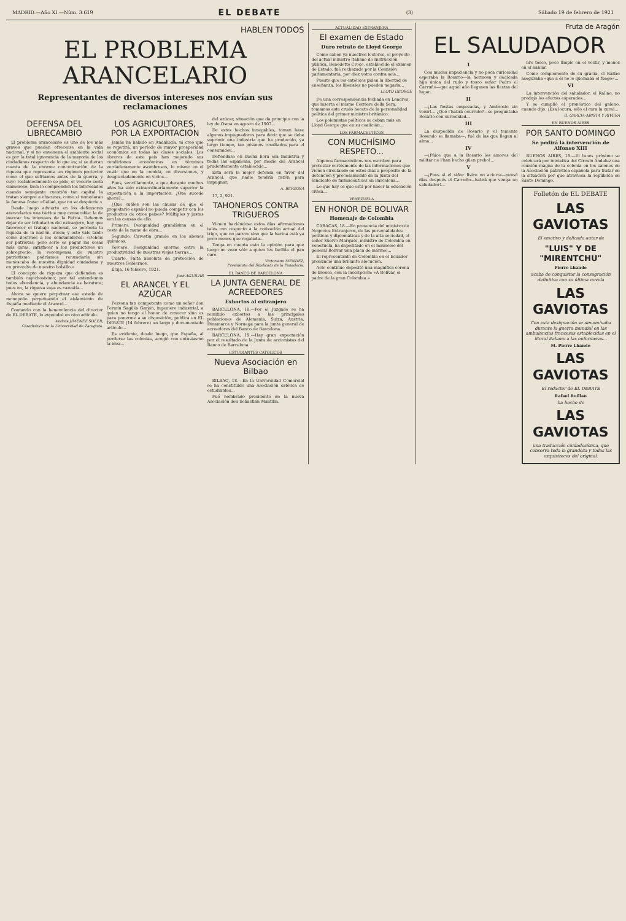MADRID.—Año XI.—Núm. 3.619 EL DEBATE (3) Sábado 19 de febrero de 1921
HABLEN TODOS
EL PROBLEMA ARANCELARIO
Representantes de diversos intereses nos envían sus reclamaciones
DEFENSA DEL LIBRECAMBIO
El problema arancelario es uno de los más graves que pueden ofrecerse en la vida nacional, y si no envenena el ambiente social es por la total ignorancia de la mayoría de los ciudadanos respecto de lo que es; si se dieran cuenta de la enorme concentración de la riqueza que representa un régimen protector como el que sufriamos antes de la guerra, y cuyo restablecimiento se pide, el vocerío sería clamoroso; bien lo comprenden los interesados cuando semejante cuestión tan capital la tratan siempre a obscuras, como si remedaran la famosa frase: «Callad, que no se despierte.»
Desde luego advierto en los defensores arancelarios una táctica muy censurable: la de invocar los intereses de la Patria. Debemos dejar de ser tributarios del extranjero, hay que favorecer el trabajo nacional, se perdería la riqueza de la nación, dicen; y esto vale tanto como decirnos a los consumidores: «Debéis ser patriotas; pero serlo es pagar las cosas más caras, satisfacer a los productores un sobreprecio; la recompensa de vuestro patriotismo podríamos renunciarla sin menoscabo de nuestra dignidad ciudadana y en provecho de nuestro bolsillo.»
El concepto de riqueza que defienden es también capichosísimo; por tal entendemos todos abundancia, y abundancia es baratura; pues no, la riqueza suya es carestía...
Ahora se quiere perpetuar ese estado de monopolio perpetuando el aislamiento de España mediante el Arancel...
Contando con la benevolencia del director de EL DEBATE, lo expondré en otro artículo.
Andrés JIMENEZ SOLER,
Catedrático de la Universidad de Zaragoza.
LOS AGRICULTORES, POR LA EXPORTACION
Jamás ha habido en Andalucía, ni creo que se repetirá, un período de mayor prosperidad económica en todas las clases sociales. Los obreros de este país han mejorado sus condiciones económicas en términos verdaderamente asombrosos, lo mismo en el vestir que en la comida, en diversiones, y desgraciadamente en vicios...
Pues, sencillamente, a que durante muchos años ha sido extraordinariamente superior la exportación a la importación. ¿Qué sucede ahora?...
¿Que cuáles son las causas de que el propietario español no pueda competir con los productos de otros países? Múltiples y justas son las causas de ello.
Primero. Desigualdad grandísima en el costo de la mano de obra...
Segundo. Carestía grande en los abonos químicos.
Tercero. Desigualdad enorme entre la productividad de nuestras viejas tierras...
Cuarto. Falta absoluta de protección de nuestros Gobiernos.
Écija, 16 febrero, 1921.
José AGUILAR
EL ARANCEL Y EL AZÚCAR
Persona tan competente como un señor don Fermín Sagüés Garjón, ingeniero industrial, a quien no tengo el honor de conocer sino es para ponerme a su disposición, publica en EL DEBATE (14 febrero) un largo y documentado artículo...
Es evidente, desde luego, que España, al perderse las colonias, acogió con entusiasmo la idea...
del azúcar, situación que da principio con la ley de Osma en agosto de 1907...
De estos hechos innegables, toman base algunos impugnadores para decir que se debe suprimir una industria que ha producido, ya largo tiempo, tan pésimos resultados para el consumidor...
Defiéndase en buena hora esa industria y todas las españolas, por medio del Arancel prudentemente establecido...
Esta será la mejor defensa en favor del Arancel, que nadie tendría razón para impugnar.
A. BERZOSA
17, 2, 921.
TAHONEROS CONTRA TRIGUEROS
Vienen haciéndose estos días afirmaciones tales con respecto a la cotización actual del trigo, que no parece sino que la harina está ya poco menos que regalada...
Tenga en cuenta esto la opinión para que luego no vean sólo a quien les facilita el pan caro.
Victoriano MENDEZ,
Presidente del Sindicato de la Panadería.
EL BANCO DE BARCELONA
LA JUNTA GENERAL DE ACREEDORES
Exhortos al extranjero
BARCELONA, 18.—Por el Juzgado se ha remitido exhortos a las principales poblaciones de Alemania, Suiza, Austria, Dinamarca y Noruega para la junta general de acreedores del Banco de Barcelona.
BARCELONA, 19.—Hay gran expectación por el resultado de la Junta de accionistas del Banco de Barcelona...
ESTUDIANTES CATOLICOS
Nueva Asociación en Bilbao
BILBAO, 18.—En la Universidad Comercial se ha constituído una Asociación católica de estudiantes...
Fué nombrado presidente de la nueva Asociación don Sebastián Mantilla.
ACTUALIDAD EXTRANJERA
El examen de Estado
Duro retrato de Lloyd George
Como saben ya nuestros lectores, el proyecto del actual ministro italiano de Instrucción pública, Benedetto Croce, establecido el examen de Estado, fué rechazado por la Comisión parlamentaria, por diez votos contra seis...
Puesto que los católicos piden la libertad de enseñanza, los liberales no pueden negarla...
LLOYD GEORGE
De una correspondencia fechada en Londres, que inserta el mismo Corriere della Sera, tomamos este crudo boceto de la personalidad política del primer ministro británico:
Los polemistas políticos se ceban más en Lloyd George que en su coalición...
LOS FARMACEUTICOS
CON MUCHÍSIMO RESPETO...
Algunos farmacéuticos nos escriben para protestar cortésmente de las informaciones que vienen circulando en estos días a propósito de la detención y procesamiento de la Junta del Sindicato de farmacéuticos en Barcelona...
Lo que hay es que está por hacer la educación cívica...
VENEZUELA
EN HONOR DE BOLIVAR
Homenaje de Colombia
CARACAS, 18.—En presencia del ministro de Negocios Extranjeros, de las personalidades políticas y diplomáticas y de la alta sociedad, el señor Suelvo Marqués, ministro de Colombia en Venezuela, ha depositado en el mausoleo del general Bolívar una placa de mármol...
El representante de Colombia en el Ecuador pronunció una brillante alocución.
Acto continuo depositó una magnífica corona de bronce, con la inscripción: «A Bolívar, el padre de la gran Colombia.»
Fruta de Aragón
EL SALUDADOR
I
Con mucha impaciencia y no poca curiosidad esperaba la Rosario—la hermosa y dedicada hija única del rudo y tosco señor Pedro el Carruño—que aquel año llegasen las fiestas del lugar...
II
—¡Las fiestas empezadas, y Ambrosio sin venir!... ¿Qué l'habrá ocurrido?—se preguntaba Rosario con curiosidad...
III
La despedida de Rosario y el teniente Rosendo se llamaba—, fué de las que llegan al alma...
IV
—¡Páice que a la Rosario los amores del militar no l'han hecho güen prebo!...
V
—¡Pues si el siñor físico no acierta—pensó días después el Carruño—habrá que venga un saludador!...
bre tosco, poco limpio en el vestir, y menos en el hablar.
Como complemento de su gracia, el Rallao aseguraba «que a él no le quemaba el fuego»...
VI
La intervención del saludador, el Rallao, no produjo los efectos esperados...
Y se cumplió el pronóstico del galeno, cuando dijo: ¡Esa locura, sólo el cura la cura!...
G. GARCIA-ARISTA Y RIVERA
EN BUENOS AIRES
POR SANTO DOMINGO
Se pedirá la intervención de Alfonso XIII
BUENOS AIRES, 18.—El lunes próximo se celebrará por iniciativa del Círculo Andaluz una reunión magna de la colonia en los salones de la Asociación patriótica española para tratar de la situación por que atraviesa la república de Santo Domingo.
Folletón de EL DEBATE
LAS GAVIOTAS
El emotivo y delicado autor de
"LUIS" Y DE "MIRENTCHU"
Pierre Lhande
acaba de conquistar la consagración definitiva con su última novela
LAS GAVIOTAS
Con esta designación se denominaba durante la guerra mundial en las ambulancias francesas establecidas en el litoral italiano a las enfermeras...
M. Pierre Lhande
LAS GAVIOTAS
El redactor de EL DEBATE
Rafael Roillan
ha hecho de
LAS GAVIOTAS
una traducción cuidadosísima, que conserva toda la grandeza y todas las exquisiteces del original.